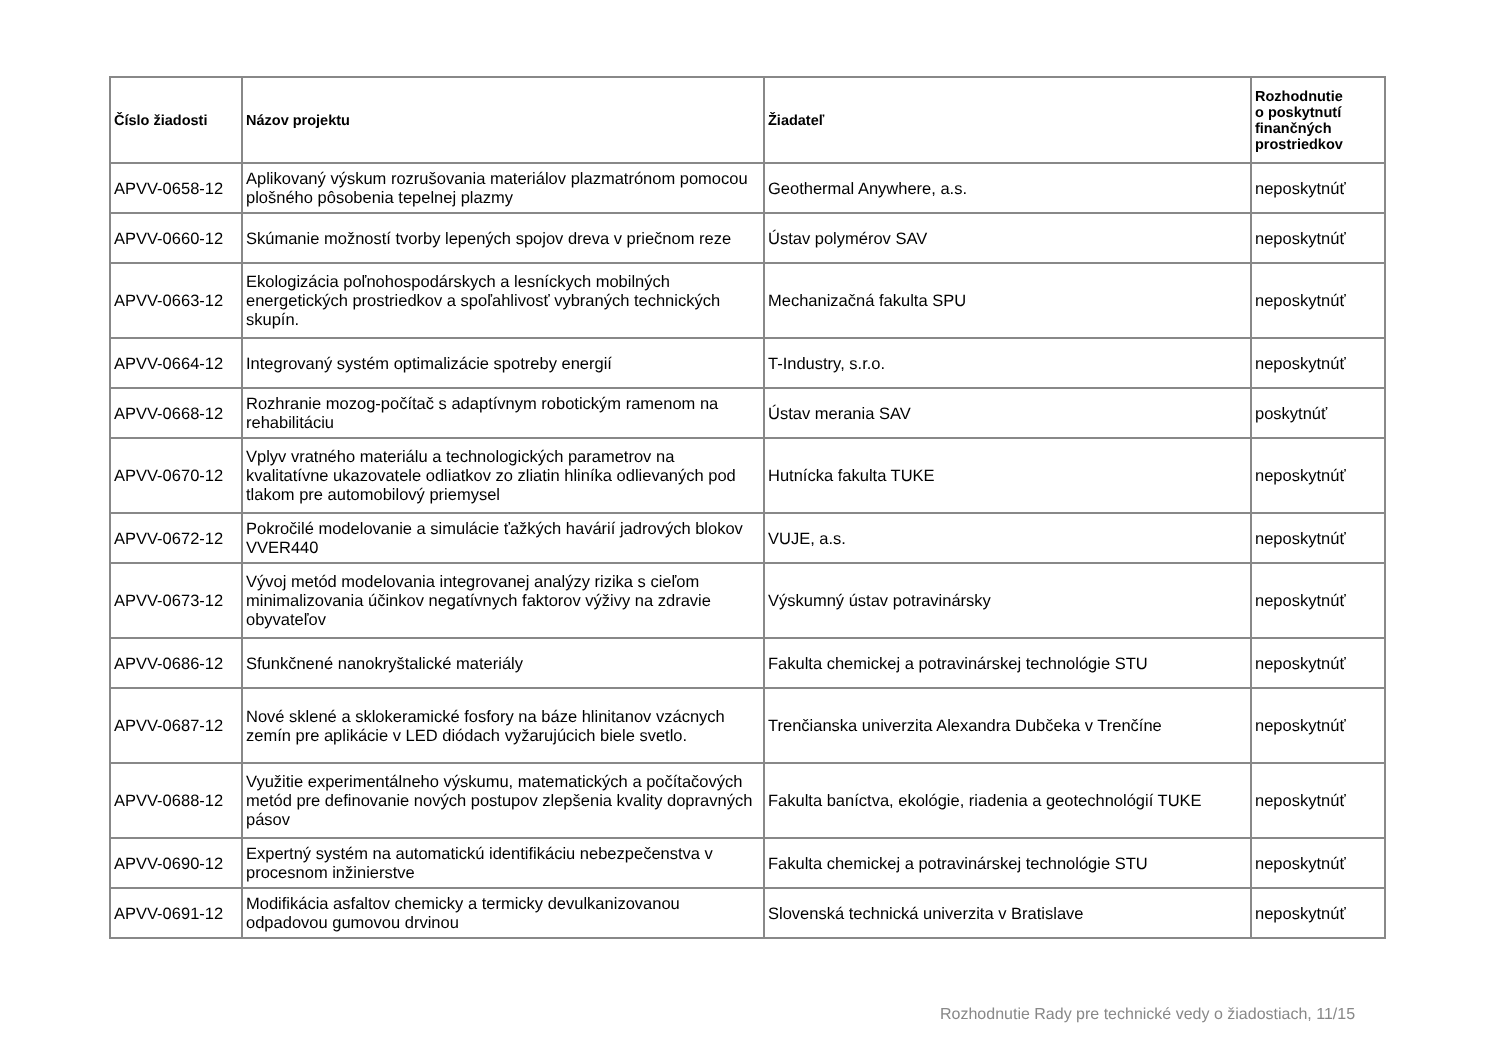| Číslo žiadosti | Názov projektu | Žiadateľ | Rozhodnutie o poskytnutí finančných prostriedkov |
| --- | --- | --- | --- |
| APVV-0658-12 | Aplikovaný výskum rozrušovania materiálov plazmatrónom pomocou plošného pôsobenia tepelnej plazmy | Geothermal Anywhere, a.s. | neposkytnúť |
| APVV-0660-12 | Skúmanie možností tvorby lepených spojov dreva v priečnom reze | Ústav polymérov SAV | neposkytnúť |
| APVV-0663-12 | Ekologizácia poľnohospodárskych a lesníckych mobilných energetických prostriedkov a spoľahlivosť vybraných technických skupín. | Mechanizačná fakulta SPU | neposkytnúť |
| APVV-0664-12 | Integrovaný systém optimalizácie spotreby energií | T-Industry, s.r.o. | neposkytnúť |
| APVV-0668-12 | Rozhranie mozog-počítač s adaptívnym robotickým ramenom na rehabilitáciu | Ústav merania SAV | poskytnúť |
| APVV-0670-12 | Vplyv vratného materiálu a technologických parametrov na kvalitatívne ukazovatele odliatkov zo zliatin hliníka odlievaných pod tlakom pre automobilový priemysel | Hutnícka fakulta TUKE | neposkytnúť |
| APVV-0672-12 | Pokročilé modelovanie a simulácie ťažkých havárií jadrových blokov VVER440 | VUJE, a.s. | neposkytnúť |
| APVV-0673-12 | Vývoj metód modelovania integrovanej analýzy rizika s cieľom minimalizovania účinkov negatívnych faktorov výživy na zdravie obyvateľov | Výskumný ústav potravinársky | neposkytnúť |
| APVV-0686-12 | Sfunkčnené nanokryštalické materiály | Fakulta chemickej a potravinárskej technológie STU | neposkytnúť |
| APVV-0687-12 | Nové sklené a sklokeramické fosfory na báze hlinitanov vzácnych zemín pre aplikácie v LED diódach vyžarujúcich biele svetlo. | Trenčianska univerzita Alexandra Dubčeka v Trenčíne | neposkytnúť |
| APVV-0688-12 | Využitie experimentálneho výskumu, matematických a počítačových metód pre definovanie nových postupov zlepšenia kvality dopravných pásov | Fakulta baníctva, ekológie, riadenia a geotechnológií TUKE | neposkytnúť |
| APVV-0690-12 | Expertný systém na automatickú identifikáciu nebezpečenstva v procesnom inžinierstve | Fakulta chemickej a potravinárskej technológie STU | neposkytnúť |
| APVV-0691-12 | Modifikácia asfaltov chemicky a termicky devulkanizovanou odpadovou gumovou drvinou | Slovenská technická univerzita v Bratislave | neposkytnúť |
Rozhodnutie Rady pre technické vedy o žiadostiach, 11/15